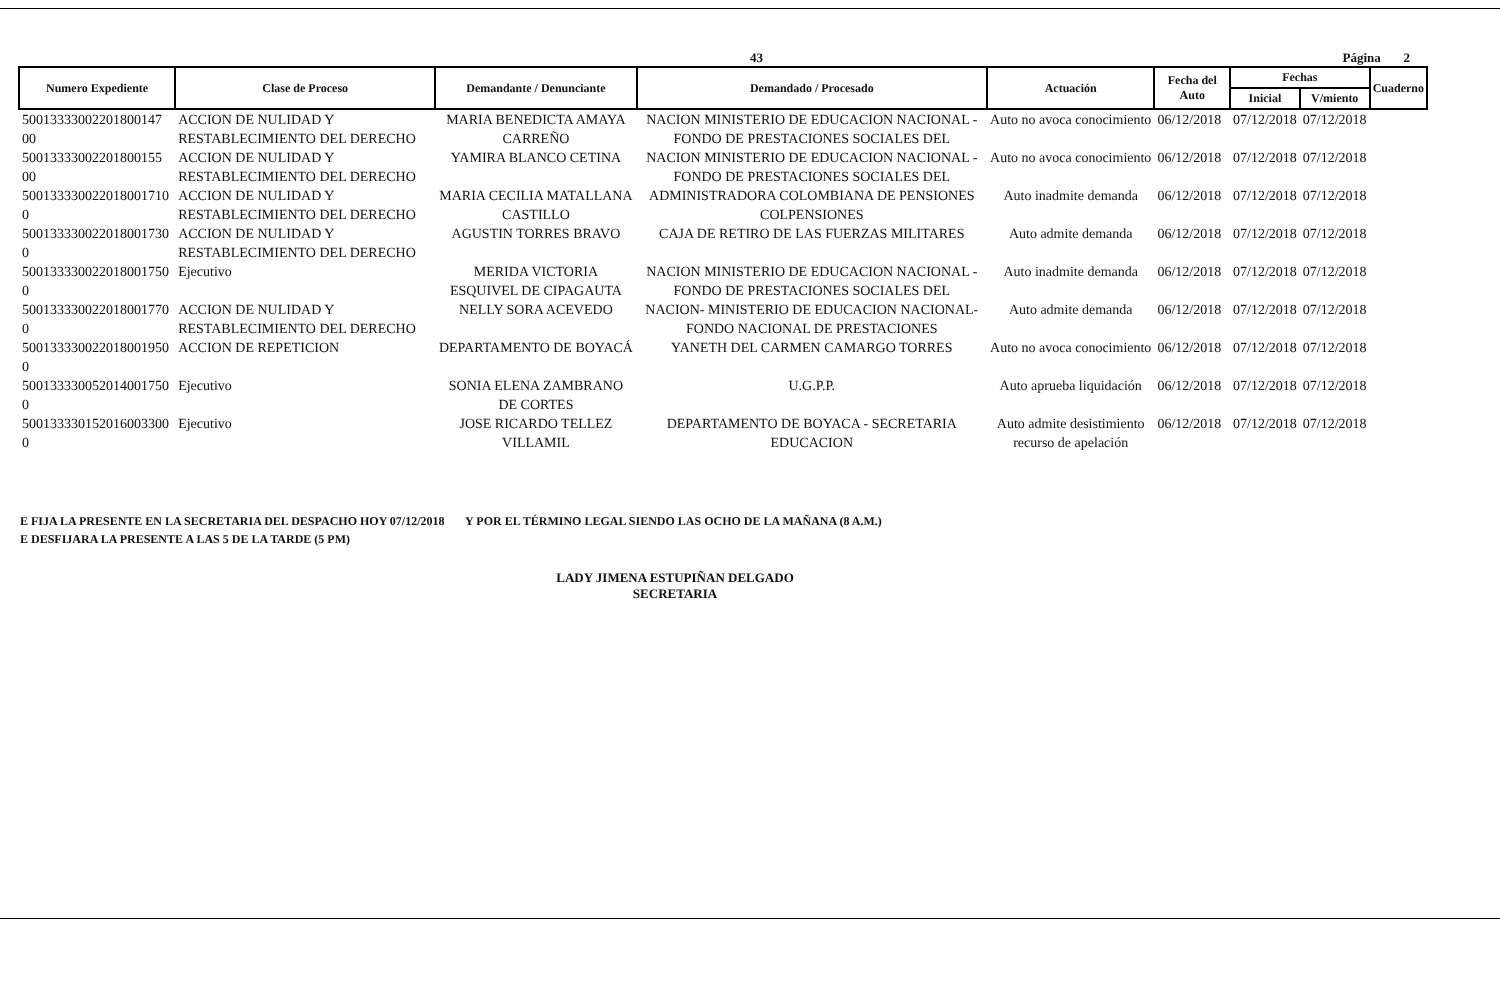43 Página 2
| Numero Expediente | Clase de Proceso | Demandante / Denunciante | Demandado / Procesado | Actuación | Fecha del Auto | Fechas | | Cuaderno |
| --- | --- | --- | --- | --- | --- | --- | --- | --- |
| | | | | | | Inicial | V/miento | |
| 50013333002201800147​00 | ACCION DE NULIDAD Y RESTABLECIMIENTO DEL DERECHO | MARIA BENEDICTA AMAYA CARREÑO | NACION MINISTERIO DE EDUCACION NACIONAL - FONDO DE PRESTACIONES SOCIALES DEL | Auto no avoca conocimiento | 06/12/2018 | 07/12/2018 | 07/12/2018 | |
| 50013333002201800155​00 | ACCION DE NULIDAD Y RESTABLECIMIENTO DEL DERECHO | YAMIRA BLANCO CETINA | NACION MINISTERIO DE EDUCACION NACIONAL - FONDO DE PRESTACIONES SOCIALES DEL | Auto no avoca conocimiento | 06/12/2018 | 07/12/2018 | 07/12/2018 | |
| 500133330022018001710​0 | ACCION DE NULIDAD Y RESTABLECIMIENTO DEL DERECHO | MARIA CECILIA MATALLANA CASTILLO | ADMINISTRADORA COLOMBIANA DE PENSIONES COLPENSIONES | Auto inadmite demanda | 06/12/2018 | 07/12/2018 | 07/12/2018 | |
| 500133330022018001730​0 | ACCION DE NULIDAD Y RESTABLECIMIENTO DEL DERECHO | AGUSTIN TORRES BRAVO | CAJA DE RETIRO DE LAS FUERZAS MILITARES | Auto admite demanda | 06/12/2018 | 07/12/2018 | 07/12/2018 | |
| 500133330022018001750​0 | Ejecutivo | MERIDA VICTORIA ESQUIVEL DE CIPAGAUTA | NACION MINISTERIO DE EDUCACION NACIONAL - FONDO DE PRESTACIONES SOCIALES DEL | Auto inadmite demanda | 06/12/2018 | 07/12/2018 | 07/12/2018 | |
| 500133330022018001770​0 | ACCION DE NULIDAD Y RESTABLECIMIENTO DEL DERECHO | NELLY SORA ACEVEDO | NACION- MINISTERIO DE EDUCACION NACIONAL- FONDO NACIONAL DE PRESTACIONES | Auto admite demanda | 06/12/2018 | 07/12/2018 | 07/12/2018 | |
| 500133330022018001950​0 | ACCION DE REPETICION | DEPARTAMENTO DE BOYACÁ | YANETH DEL CARMEN CAMARGO TORRES | Auto no avoca conocimiento | 06/12/2018 | 07/12/2018 | 07/12/2018 | |
| 500133330052014001750​0 | Ejecutivo | SONIA ELENA ZAMBRANO DE CORTES | U.G.P.P. | Auto aprueba liquidación | 06/12/2018 | 07/12/2018 | 07/12/2018 | |
| 500133330152016003300​0 | Ejecutivo | JOSE RICARDO TELLEZ VILLAMIL | DEPARTAMENTO DE BOYACA - SECRETARIA EDUCACION | Auto admite desistimiento recurso de apelación | 06/12/2018 | 07/12/2018 | 07/12/2018 | |
E FIJA LA PRESENTE EN LA SECRETARIA DEL DESPACHO HOY 07/12/2018 Y POR EL TÉRMINO LEGAL SIENDO LAS OCHO DE LA MAÑANA (8 A.M.)
E DESFIJARA LA PRESENTE A LAS 5 DE LA TARDE (5 PM)
LADY JIMENA ESTUPIÑAN DELGADO
SECRETARIA